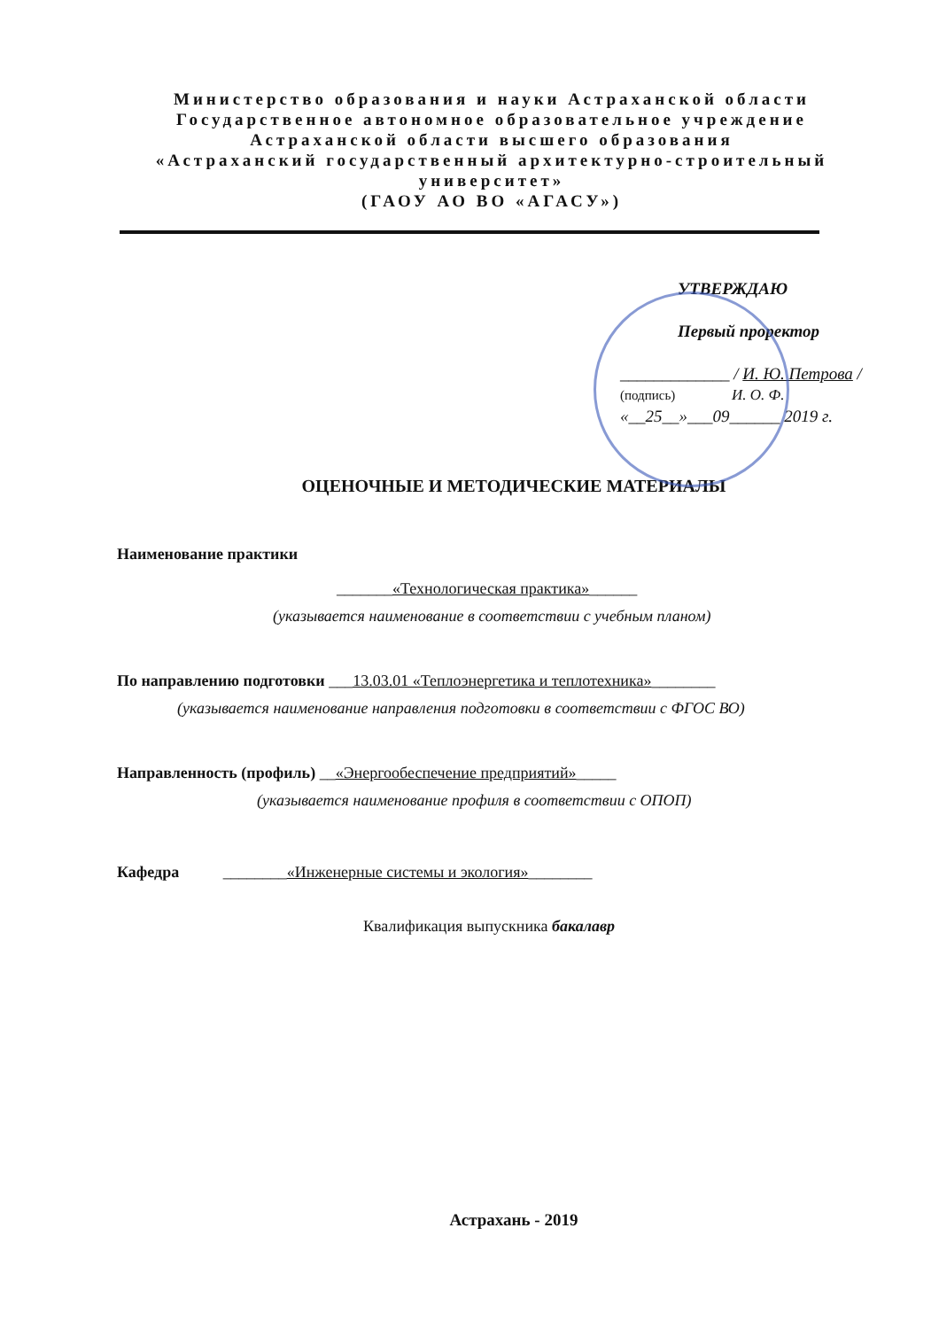Министерство образования и науки Астраханской области
Государственное автономное образовательное учреждение
Астраханской области высшего образования
«Астраханский государственный архитектурно-строительный университет»
(ГАОУ АО ВО «АГАСУ»)
УТВЕРЖДАЮ
Первый проректор
_____________ / И. Ю. Петрова /
(подпись) И. О. Ф.
«__25__»___09______ 2019 г.
ОЦЕНОЧНЫЕ И МЕТОДИЧЕСКИЕ МАТЕРИАЛЫ
Наименование практики
_______«Технологическая практика»______
(указывается наименование в соответствии с учебным планом)
По направлению подготовки ___13.03.01 «Теплоэнергетика и теплотехника»________
(указывается наименование направления подготовки в соответствии с ФГОС ВО)
Направленность (профиль) __«Энергообеспечение предприятий»_____
(указывается наименование профиля в соответствии с ОПОП)
Кафедра ________«Инженерные системы и экология»________
Квалификация выпускника бакалавр
Астрахань - 2019